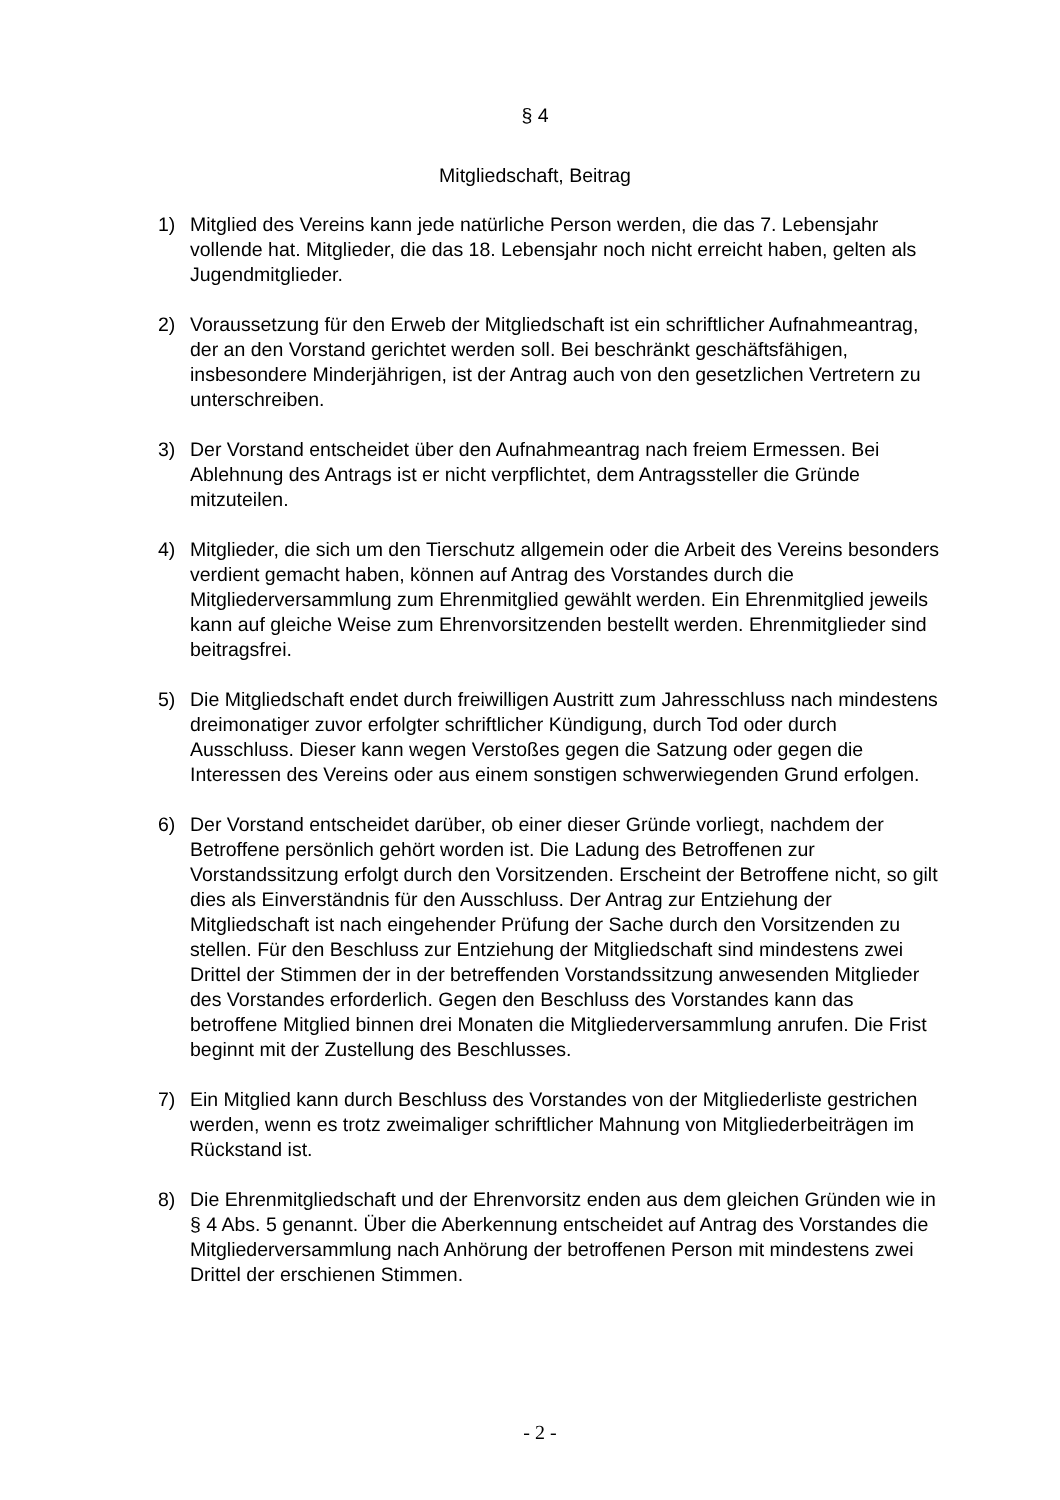§ 4
Mitgliedschaft, Beitrag
1) Mitglied des Vereins kann jede natürliche Person werden, die das 7. Lebensjahr vollende hat. Mitglieder, die das 18. Lebensjahr noch nicht erreicht haben, gelten als Jugendmitglieder.
2) Voraussetzung für den Erweb der Mitgliedschaft ist ein schriftlicher Aufnahmeantrag, der an den Vorstand gerichtet werden soll. Bei beschränkt geschäftsfähigen, insbesondere Minderjährigen, ist der Antrag auch von den gesetzlichen Vertretern zu unterschreiben.
3) Der Vorstand entscheidet über den Aufnahmeantrag nach freiem Ermessen. Bei Ablehnung des Antrags ist er nicht verpflichtet, dem Antragssteller die Gründe mitzuteilen.
4) Mitglieder, die sich um den Tierschutz allgemein oder die Arbeit des Vereins besonders verdient gemacht haben, können auf Antrag des Vorstandes durch die Mitgliederversammlung zum Ehrenmitglied gewählt werden. Ein Ehrenmitglied jeweils kann auf gleiche Weise zum Ehrenvorsitzenden bestellt werden. Ehrenmitglieder sind beitragsfrei.
5) Die Mitgliedschaft endet durch freiwilligen Austritt zum Jahresschluss nach mindestens dreimonatiger zuvor erfolgter schriftlicher Kündigung, durch Tod oder durch Ausschluss. Dieser kann wegen Verstoßes gegen die Satzung oder gegen die Interessen des Vereins oder aus einem sonstigen schwerwiegenden Grund erfolgen.
6) Der Vorstand entscheidet darüber, ob einer dieser Gründe vorliegt, nachdem der Betroffene persönlich gehört worden ist. Die Ladung des Betroffenen zur Vorstandssitzung erfolgt durch den Vorsitzenden. Erscheint der Betroffene nicht, so gilt dies als Einverständnis für den Ausschluss. Der Antrag zur Entziehung der Mitgliedschaft ist nach eingehender Prüfung der Sache durch den Vorsitzenden zu stellen. Für den Beschluss zur Entziehung der Mitgliedschaft sind mindestens zwei Drittel der Stimmen der in der betreffenden Vorstandssitzung anwesenden Mitglieder des Vorstandes erforderlich. Gegen den Beschluss des Vorstandes kann das betroffene Mitglied binnen drei Monaten die Mitgliederversammlung anrufen. Die Frist beginnt mit der Zustellung des Beschlusses.
7) Ein Mitglied kann durch Beschluss des Vorstandes von der Mitgliederliste gestrichen werden, wenn es trotz zweimaliger schriftlicher Mahnung von Mitgliederbeiträgen im Rückstand ist.
8) Die Ehrenmitgliedschaft und der Ehrenvorsitz enden aus dem gleichen Gründen wie in § 4 Abs. 5 genannt. Über die Aberkennung entscheidet auf Antrag des Vorstandes die Mitgliederversammlung nach Anhörung der betroffenen Person mit mindestens zwei Drittel der erschienen Stimmen.
- 2 -